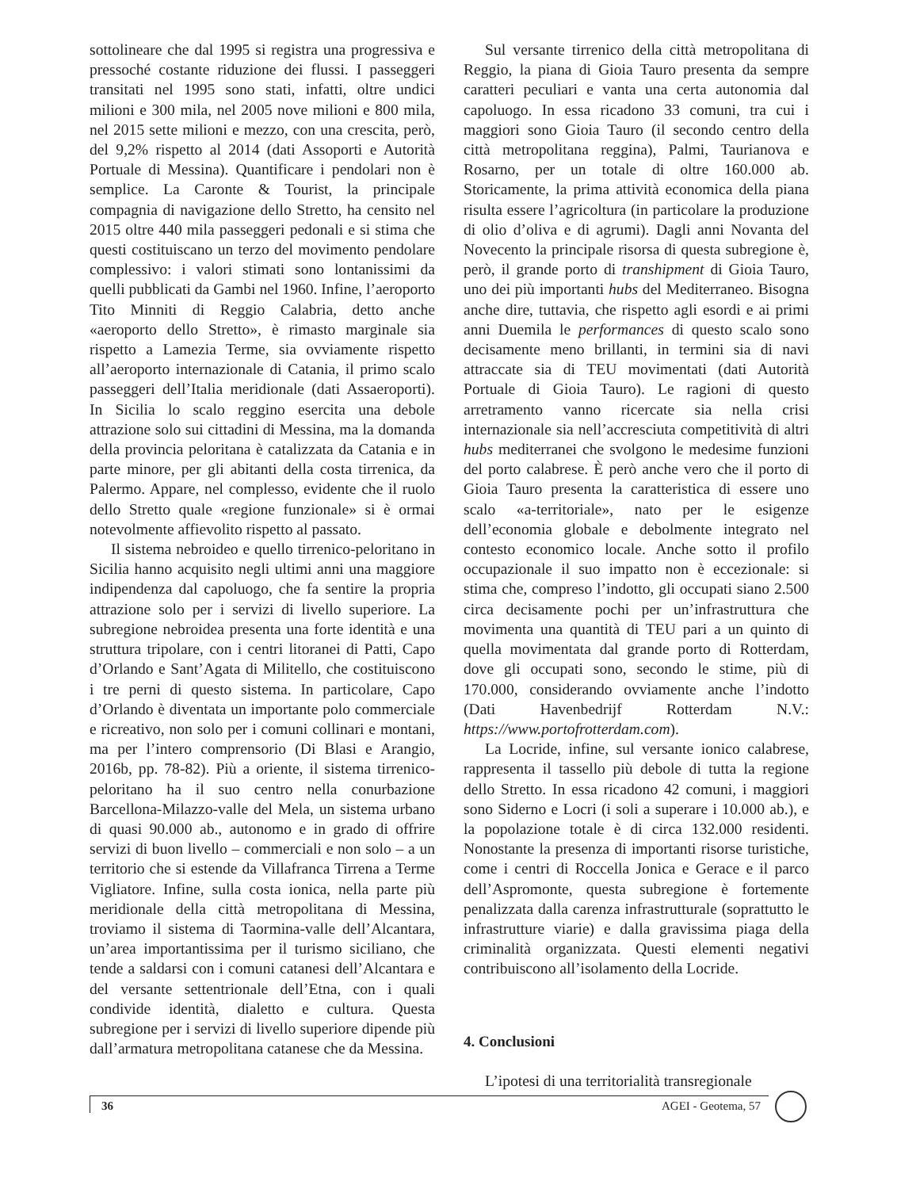sottolineare che dal 1995 si registra una progressiva e pressoché costante riduzione dei flussi. I passeggeri transitati nel 1995 sono stati, infatti, oltre undici milioni e 300 mila, nel 2005 nove milioni e 800 mila, nel 2015 sette milioni e mezzo, con una crescita, però, del 9,2% rispetto al 2014 (dati Assoporti e Autorità Portuale di Messina). Quantificare i pendolari non è semplice. La Caronte & Tourist, la principale compagnia di navigazione dello Stretto, ha censito nel 2015 oltre 440 mila passeggeri pedonali e si stima che questi costituiscano un terzo del movimento pendolare complessivo: i valori stimati sono lontanissimi da quelli pubblicati da Gambi nel 1960. Infine, l’aeroporto Tito Minniti di Reggio Calabria, detto anche «aeroporto dello Stretto», è rimasto marginale sia rispetto a Lamezia Terme, sia ovviamente rispetto all’aeroporto internazionale di Catania, il primo scalo passeggeri dell’Italia meridionale (dati Assaeroporti). In Sicilia lo scalo reggino esercita una debole attrazione solo sui cittadini di Messina, ma la domanda della provincia peloritana è catalizzata da Catania e in parte minore, per gli abitanti della costa tirrenica, da Palermo. Appare, nel complesso, evidente che il ruolo dello Stretto quale «regione funzionale» si è ormai notevolmente affievolito rispetto al passato.
Il sistema nebroideo e quello tirrenico-peloritano in Sicilia hanno acquisito negli ultimi anni una maggiore indipendenza dal capoluogo, che fa sentire la propria attrazione solo per i servizi di livello superiore. La subregione nebroidea presenta una forte identità e una struttura tripolare, con i centri litoranei di Patti, Capo d’Orlando e Sant’Agata di Militello, che costituiscono i tre perni di questo sistema. In particolare, Capo d’Orlando è diventata un importante polo commerciale e ricreativo, non solo per i comuni collinari e montani, ma per l’intero comprensorio (Di Blasi e Arangio, 2016b, pp. 78-82). Più a oriente, il sistema tirrenico-peloritano ha il suo centro nella conurbazione Barcellona-Milazzo-valle del Mela, un sistema urbano di quasi 90.000 ab., autonomo e in grado di offrire servizi di buon livello – commerciali e non solo – a un territorio che si estende da Villafranca Tirrena a Terme Vigliatore. Infine, sulla costa ionica, nella parte più meridionale della città metropolitana di Messina, troviamo il sistema di Taormina-valle dell’Alcantara, un’area importantissima per il turismo siciliano, che tende a saldarsi con i comuni catanesi dell’Alcantara e del versante settentrionale dell’Etna, con i quali condivide identità, dialetto e cultura. Questa subregione per i servizi di livello superiore dipende più dall’armatura metropolitana catanese che da Messina.
Sul versante tirrenico della città metropolitana di Reggio, la piana di Gioia Tauro presenta da sempre caratteri peculiari e vanta una certa autonomia dal capoluogo. In essa ricadono 33 comuni, tra cui i maggiori sono Gioia Tauro (il secondo centro della città metropolitana reggina), Palmi, Taurianova e Rosarno, per un totale di oltre 160.000 ab. Storicamente, la prima attività economica della piana risulta essere l’agricoltura (in particolare la produzione di olio d’oliva e di agrumi). Dagli anni Novanta del Novecento la principale risorsa di questa subregione è, però, il grande porto di transhipment di Gioia Tauro, uno dei più importanti hubs del Mediterraneo. Bisogna anche dire, tuttavia, che rispetto agli esordi e ai primi anni Duemila le performances di questo scalo sono decisamente meno brillanti, in termini sia di navi attraccate sia di TEU movimentati (dati Autorità Portuale di Gioia Tauro). Le ragioni di questo arretramento vanno ricercate sia nella crisi internazionale sia nell’accresciuta competitività di altri hubs mediterranei che svolgono le medesime funzioni del porto calabrese. È però anche vero che il porto di Gioia Tauro presenta la caratteristica di essere uno scalo «a-territoriale», nato per le esigenze dell’economia globale e debolmente integrato nel contesto economico locale. Anche sotto il profilo occupazionale il suo impatto non è eccezionale: si stima che, compreso l’indotto, gli occupati siano 2.500 circa decisamente pochi per un’infrastruttura che movimenta una quantità di TEU pari a un quinto di quella movimentata dal grande porto di Rotterdam, dove gli occupati sono, secondo le stime, più di 170.000, considerando ovviamente anche l’indotto (Dati Havenbedrijf Rotterdam N.V.: https://www.portofrotterdam.com).
La Locride, infine, sul versante ionico calabrese, rappresenta il tassello più debole di tutta la regione dello Stretto. In essa ricadono 42 comuni, i maggiori sono Siderno e Locri (i soli a superare i 10.000 ab.), e la popolazione totale è di circa 132.000 residenti. Nonostante la presenza di importanti risorse turistiche, come i centri di Roccella Jonica e Gerace e il parco dell’Aspromonte, questa subregione è fortemente penalizzata dalla carenza infrastrutturale (soprattutto le infrastrutture viarie) e dalla gravissima piaga della criminalità organizzata. Questi elementi negativi contribuiscono all’isolamento della Locride.
4. Conclusioni
L’ipotesi di una territorialità transregionale
36 AGEI - Geotema, 57